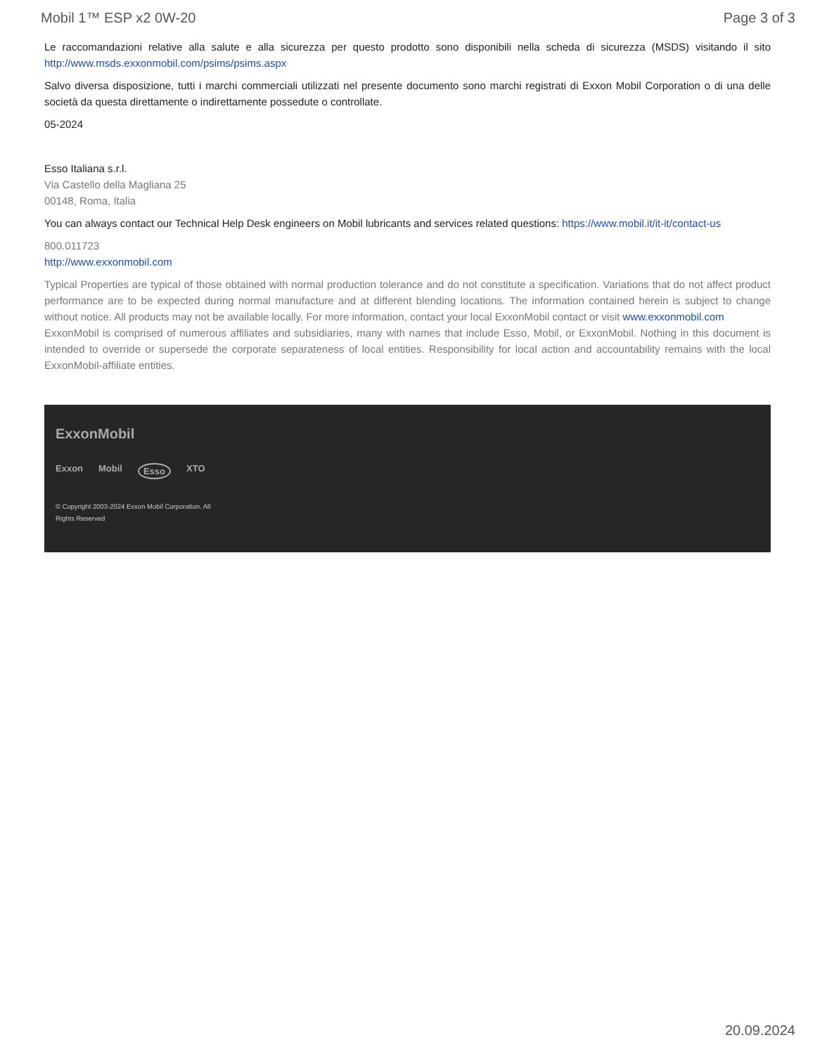Mobil 1™ ESP x2 0W-20 Page 3 of 3
Le raccomandazioni relative alla salute e alla sicurezza per questo prodotto sono disponibili nella scheda di sicurezza (MSDS) visitando il sito http://www.msds.exxonmobil.com/psims/psims.aspx
Salvo diversa disposizione, tutti i marchi commerciali utilizzati nel presente documento sono marchi registrati di Exxon Mobil Corporation o di una delle società da questa direttamente o indirettamente possedute o controllate.
05-2024
Esso Italiana s.r.l.
Via Castello della Magliana 25
00148, Roma, Italia
You can always contact our Technical Help Desk engineers on Mobil lubricants and services related questions: https://www.mobil.it/it-it/contact-us
800.011723
http://www.exxonmobil.com
Typical Properties are typical of those obtained with normal production tolerance and do not constitute a specification. Variations that do not affect product performance are to be expected during normal manufacture and at different blending locations. The information contained herein is subject to change without notice. All products may not be available locally. For more information, contact your local ExxonMobil contact or visit www.exxonmobil.com
ExxonMobil is comprised of numerous affiliates and subsidiaries, many with names that include Esso, Mobil, or ExxonMobil. Nothing in this document is intended to override or supersede the corporate separateness of local entities. Responsibility for local action and accountability remains with the local ExxonMobil-affiliate entities.
ExxonMobil
Exxon Mobil Esso XTO
© Copyright 2003-2024 Exxon Mobil Corporation. All Rights Reserved
20.09.2024